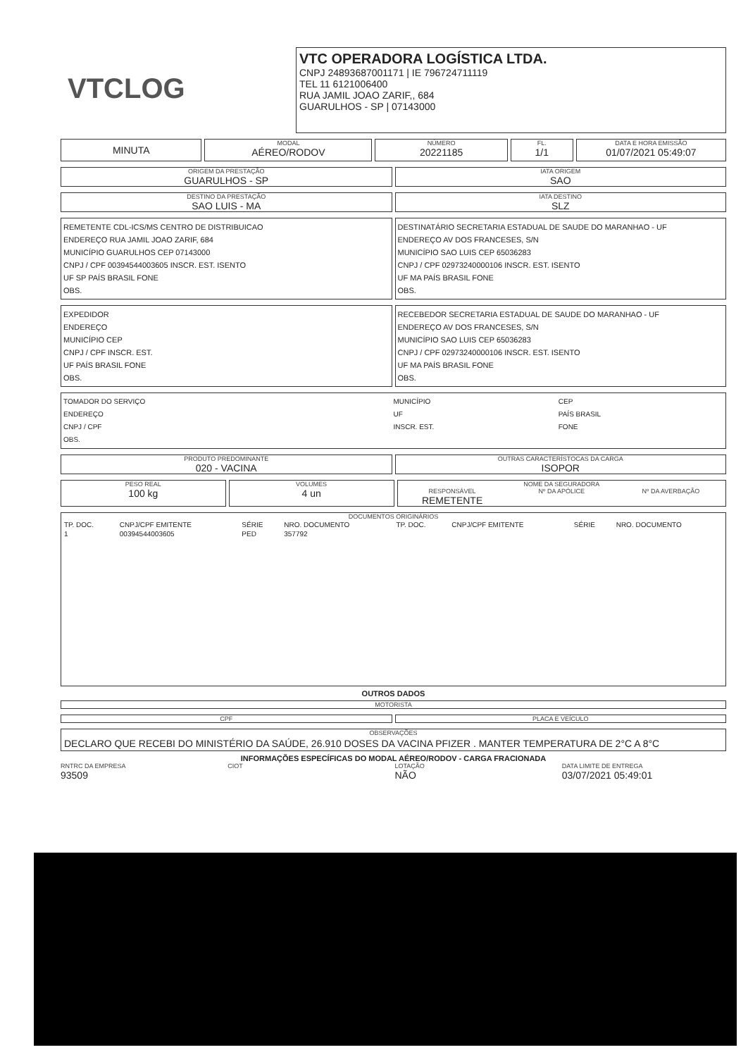VTCLOG
VTC OPERADORA LOGÍSTICA LTDA.
CNPJ 24893687001171 | IE 796724711119
TEL 11 6121006400
RUA JAMIL JOAO ZARIF,, 684
GUARULHOS - SP | 07143000
MINUTA
MODAL
AÉREO/RODOV
NÚMERO
20221185
FL.
1/1
DATA E HORA EMISSÃO
01/07/2021 05:49:07
ORIGEM DA PRESTAÇÃO
GUARULHOS - SP
IATA ORIGEM
SAO
DESTINO DA PRESTAÇÃO
SAO LUIS - MA
IATA DESTINO
SLZ
REMETENTE CDL-ICS/MS CENTRO DE DISTRIBUICAO
ENDEREÇO RUA JAMIL JOAO ZARIF, 684
MUNICÍPIO GUARULHOS CEP 07143000
CNPJ / CPF 00394544003605 INSCR. EST. ISENTO
UF SP PAÍS BRASIL FONE
OBS.
DESTINATÁRIO SECRETARIA ESTADUAL DE SAUDE DO MARANHAO - UF
ENDEREÇO AV DOS FRANCESES, S/N
MUNICÍPIO SAO LUIS CEP 65036283
CNPJ / CPF 02973240000106 INSCR. EST. ISENTO
UF MA PAÍS BRASIL FONE
OBS.
EXPEDIDOR
ENDEREÇO
MUNICÍPIO CEP
CNPJ / CPF INSCR. EST.
UF PAÍS BRASIL FONE
OBS.
RECEBEDOR SECRETARIA ESTADUAL DE SAUDE DO MARANHAO - UF
ENDEREÇO AV DOS FRANCESES, S/N
MUNICÍPIO SAO LUIS CEP 65036283
CNPJ / CPF 02973240000106 INSCR. EST. ISENTO
UF MA PAÍS BRASIL FONE
OBS.
TOMADOR DO SERVIÇO
ENDEREÇO
CNPJ / CPF
OBS.
MUNICÍPIO
UF
INSCR. EST.
CEP
PAÍS BRASIL
FONE
PRODUTO PREDOMINANTE
020 - VACINA
OUTRAS CARACTERÍSTOCAS DA CARGA
ISOPOR
PESO REAL
100 kg
VOLUMES
4 un
NOME DA SEGURADORA
RESPONSÁVEL
REMETENTE
Nº DA APÓLICE Nº DA AVERBAÇÃO
DOCUMENTOS ORIGINÁRIOS
| TP. DOC. | CNPJ/CPF EMITENTE | SÉRIE | NRO. DOCUMENTO | TP. DOC. | CNPJ/CPF EMITENTE | SÉRIE | NRO. DOCUMENTO |
| --- | --- | --- | --- | --- | --- | --- | --- |
| 1 | 00394544003605 | PED | 357792 | | | | |
OUTROS DADOS
MOTORISTA
CPF PLACA E VEÍCULO
OBSERVAÇÕES
DECLARO QUE RECEBI DO MINISTÉRIO DA SAÚDE, 26.910 DOSES DA VACINA PFIZER . MANTER TEMPERATURA DE 2°C A 8°C
INFORMAÇÕES ESPECÍFICAS DO MODAL AÉREO/RODOV - CARGA FRACIONADA
RNTRC DA EMPRESA
93509
CIOT LOTAÇÃO
NÃO
DATA LIMITE DE ENTREGA
03/07/2021 05:49:01